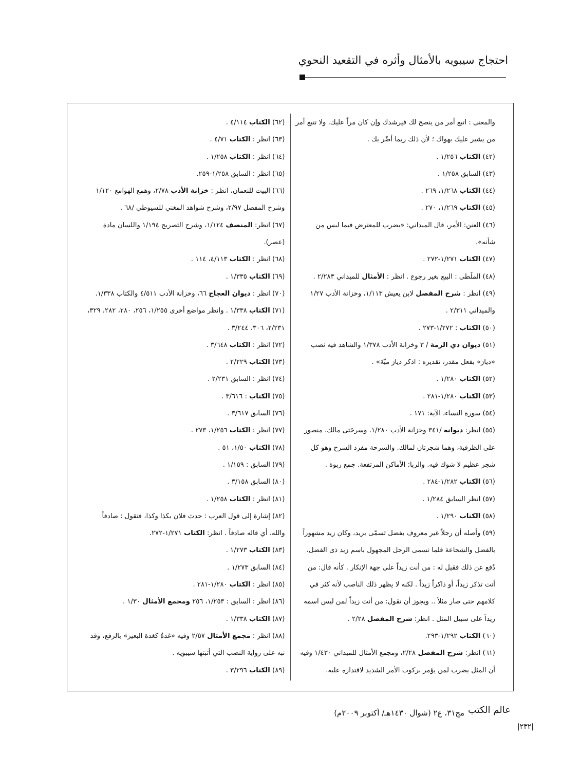احتجاج سيبويه بالأمثال وأثره في التقعيد النحوي
والمعنى : اتبع أمر من ينصح لك فيرشدك وإن كان مراً عليك. ولا تتبع أمر من يشير عليك بهواك ؛ لأن ذلك ربما أضّر بك .
(٤٢) الكتاب ١/٢٥٦ .
(٤٣) السابق ١/٢٥٨ .
(٤٤) الكتاب ١/٢٦٨، ٢٦٩ .
(٤٥) الكتاب ١/٢٦٩، ٢٧٠ .
(٤٦) العنن: الأمر، قال الميداني: «يضرب للمعترض فيما ليس من شأنه».
(٤٧) الكتاب ١/٢٧١-٢٧٢ .
(٤٨) الملَطى : البيع بغير رجوع . انظر : الأمثال للميداني ٢/٢٨٣ .
(٤٩) انظر : شرح المفصل لابن يعيش ١/١١٣، وخزانة الأدب ١/٢٧ والميداني ٢/٣١١ .
(٥٠) الكتاب : ١/٢٧٢-٢٧٣ .
(٥١) ديوان ذي الرمة / ٣ وخزانة الأدب ١/٣٧٨ والشاهد فيه نصب «ديارَ» بفعل مقدر، تقديره : اذكر ديارَ ميّة» .
(٥٢) الكتاب ١/٢٨٠ .
(٥٣) الكتاب ١/٢٨٠-٢٨١ .
(٥٤) سورة النساء، الآية: ١٧١ .
(٥٥) انظر: ديوانه /٣٤١ وخزانة الأدب ١/٢٨٠. وسرحَتى مالك. منصور على الظرفية، وهما شجرتان لمالك. والسرحة مفرد السرح وهو كل شجر عظيم لا شوك فيه. والربا: الأماكن المرتفعة. جمع ربوة .
(٥٦) الكتاب ١/٢٨٢-٢٨٤ .
(٥٧) انظر السابق ١/٢٨٤ .
(٥٨) الكتاب ١/٢٩٠ .
(٥٩) وأصله أن رجلاً غير معروف بفضل تسمّى بزيد، وكان زيد مشهوراً بالفضل والشجاعة فلما تسمى الرجل المجهول باسم زيد ذى الفضل، دُفع عن ذلك فقيل له : من أنت زيداً على جهة الإنكار . كأنه قال: من أنت تذكر زيداً، أو ذاكراً زيداً . لكنه لا يظهر ذلك الناصب لأنه كثر في كلامهم حتى صار مثلاً .. ويجوز أن تقول: من أنت زيداً لمن ليس اسمه زيداً على سبيل المثل . انظر: شرح المفصل ٢/٢٨ .
(٦٠) الكتاب ١/٢٩٢-٢٩٣.
(٦١) انظر: شرح المفصل ٢/٢٨، ومجمع الأمثال للميداني ١/٤٣٠ وفيه أن المثل يضرب لمن يؤمر بركوب الأمر الشديد لاقتداره عليه.
(٦٢) الكتاب ٤/١١٤ .
(٦٣) انظر : الكتاب ٤/٧١ .
(٦٤) انظر : الكتاب ١/٢٥٨ .
(٦٥) انظر : السابق ١/٢٥٨-٢٥٩.
(٦٦) البيت للنعمان، انظر : خزانة الأدب ٢/٧٨، وهمع الهوامع ١/١٢٠ وشرح المفصل ٢/٩٧، وشرح شواهد المغني للسيوطي /٦٨ .
(٦٧) انظر: المنصف ١/١٢٤، وشرح التصريح ١/١٩٤ واللسان مادة (عصر).
(٦٨) انظر : الكتاب ٤/١١٣، ١١٤ .
(٦٩) الكتاب ١/٣٣٥ .
(٧٠) انظر : ديوان العجاج ٦٦، وخزانة الأدب ٤/٥١١ والكتاب ١/٣٣٨.
(٧١) الكتاب ١/٣٣٨ . وانظر مواضع أخرى ١/٢٥٥، ٢٥٦، ٢٨٠، ٢٨٢، ٣٢٩، ٢/٢٣١، ٣٠٦، ٣/٢٤٤ .
(٧٢) انظر : الكتاب ٣/٦٤٨ .
(٧٣) الكتاب ٢/٢٢٩ .
(٧٤) انظر : السابق ٢/٢٣١ .
(٧٥) الكتاب : ٣/٦١٦ .
(٧٦) السابق ٣/٦١٧ .
(٧٧) انظر : الكتاب ١/٢٥٦، ٢٧٣ .
(٧٨) الكتاب ١/٥٠، ٥١ .
(٧٩) السابق : ١/١٥٩ .
(٨٠) السابق ٣/١٥٨ .
(٨١) انظر : الكتاب ١/٢٥٨ .
(٨٢) إشارة إلى قول العرب : حدث فلان بكذا وكذا، فتقول : صادقاً والله، أي قاله صادقاً . انظر: الكتاب ١/٢٧١-٢٧٢.
(٨٣) الكتاب ١/٢٧٣ .
(٨٤) السابق ١/٢٧٣ .
(٨٥) انظر : الكتاب ١/٢٨٠-٢٨١ .
(٨٦) انظر : السابق : ١/٢٥٣، ٢٥٦ ومجمع الأمثال ١/٣٠ .
(٨٧) الكتاب ١/٣٣٨ .
(٨٨) انظر : مجمع الأمثال ٢/٥٧ وفيه «غدةٌ كغدة البعير» بالرفع، وقد نبه على رواية النصب التي أثبتها سيبويه .
(٨٩) الكتاب ٣/٢٩٦ .
عالم الكتب
مج٣١، ع٢ (شوال ١٤٣٠هـ/ أكتوبر ٢٠٠٩م)
|٢٣٢|